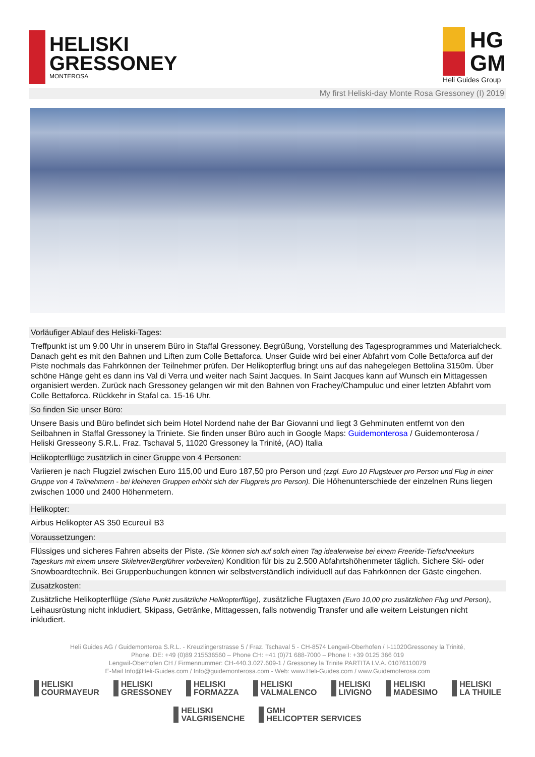HELISKI
GRESSONEY
MONTEROSA
HG
GM
Heli Guides Group
My first Heliski-day Monte Rosa Gressoney (I) 2019
Vorläufiger Ablauf des Heliski-Tages:
Treffpunkt ist um 9.00 Uhr in unserem Büro in Staffal Gressoney. Begrüßung, Vorstellung des Tagesprogrammes und Materialcheck. Danach geht es mit den Bahnen und Liften zum Colle Bettaforca. Unser Guide wird bei einer Abfahrt vom Colle Bettaforca auf der Piste nochmals das Fahrkönnen der Teilnehmer prüfen. Der Helikopterflug bringt uns auf das nahegelegen Bettolina 3150m. Über schöne Hänge geht es dann ins Val di Verra und weiter nach Saint Jacques. In Saint Jacques kann auf Wunsch ein Mittagessen organisiert werden. Zurück nach Gressoney gelangen wir mit den Bahnen von Frachey/Champuluc und einer letzten Abfahrt vom Colle Bettaforca. Rückkehr in Stafal ca. 15-16 Uhr.
So finden Sie unser Büro:
Unsere Basis und Büro befindet sich beim Hotel Nordend nahe der Bar Giovanni und liegt 3 Gehminuten entfernt von den Seilbahnen in Staffal Gressoney la Triniete. Sie finden unser Büro auch in Google Maps: Guidemonterosa / Guidemonterosa / Heliski Gresseony S.R.L. Fraz. Tschaval 5, 11020 Gressoney la Trinité, (AO) Italia
Helikopterflüge zusätzlich in einer Gruppe von 4 Personen:
Variieren je nach Flugziel zwischen Euro 115,00 und Euro 187,50 pro Person und (zzgl. Euro 10 Flugsteuer pro Person und Flug in einer Gruppe von 4 Teilnehmern - bei kleineren Gruppen erhöht sich der Flugpreis pro Person). Die Höhenunterschiede der einzelnen Runs liegen zwischen 1000 und 2400 Höhenmetern.
Helikopter:
Airbus Helikopter AS 350 Ecureuil B3
Voraussetzungen:
Flüssiges und sicheres Fahren abseits der Piste. (Sie können sich auf solch einen Tag idealerweise bei einem Freeride-Tiefschneekurs Tageskurs mit einem unsere Skilehrer/Bergführer vorbereiten) Kondition für bis zu 2.500 Abfahrtshöhenmeter täglich. Sichere Ski- oder Snowboardtechnik. Bei Gruppenbuchungen können wir selbstverständlich individuell auf das Fahrkönnen der Gäste eingehen.
Zusatzkosten:
Zusätzliche Helikopterflüge (Siehe Punkt zusätzliche Helikopterflüge), zusätzliche Flugtaxen (Euro 10,00 pro zusätzlichen Flug und Person), Leihausrüstung nicht inkludiert, Skipass, Getränke, Mittagessen, falls notwendig Transfer und alle weitern Leistungen nicht inkludiert.
Heli Guides AG / Guidemonteroa S.R.L. - Kreuzlingerstrasse 5 / Fraz. Tschaval 5 - CH-8574 Lengwil-Oberhofen / I-11020Gressoney la Trinité,
Phone. DE: +49 (0)89 215536560 – Phone CH: +41 (0)71 688-7000 – Phone I: +39 0125 366 019
Lengwil-Oberhofen CH / Firmennummer: CH-440.3.027.609-1 / Gressoney la Trinite PARTITA I.V.A. 01076110079
E-Mail Info@Heli-Guides.com / Info@guidemonterosa.com - Web: www.Heli-Guides.com / www.Guidemoterosa.com
HELISKI
COURMAYEUR
HELISKI
GRESSONEY
HELISKI
FORMAZZA
HELISKI
VALMALENCO
HELISKI
LIVIGNO
HELISKI
MADESIMO
HELISKI
LA THUILE
HELISKI
VALGRISENCHE
GMH
HELICOPTER SERVICES